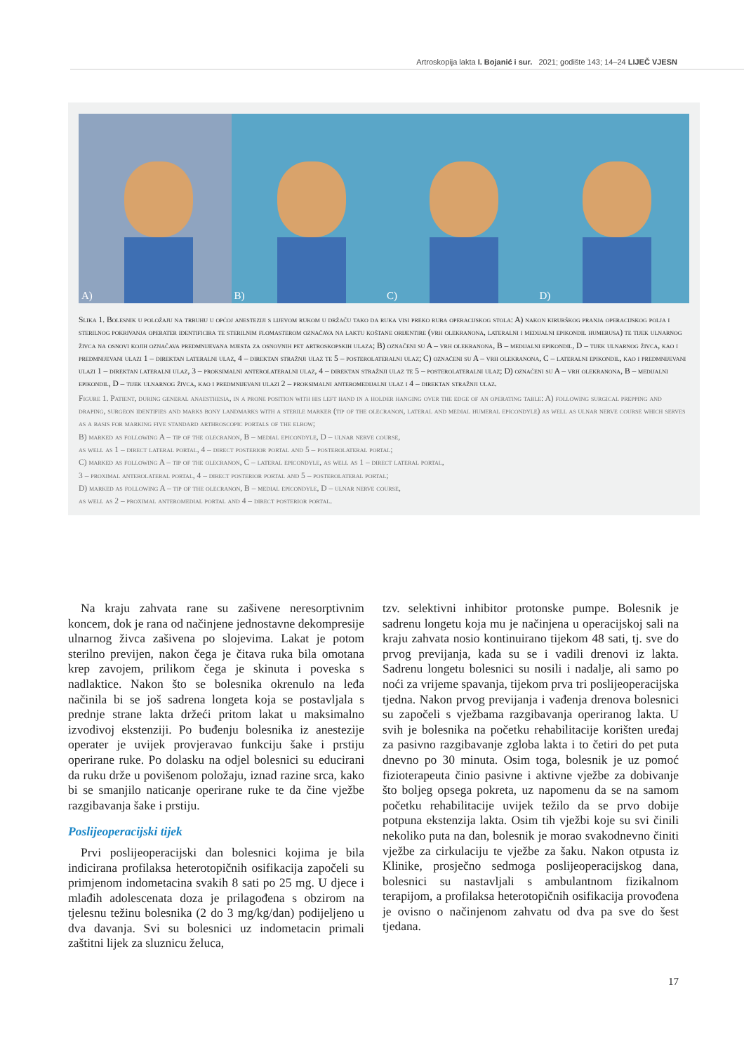Artroskopija lakta I. Bojanić i sur. 2021; godište 143; 14–24 LIJEČ VJESN
A)
B)
C)
D)
Slika 1. Bolesnik u položaju na trbuhu u općoj anesteziji s lijevom rukom u držaču tako da ruka visi preko ruba operacijskog stola: A) nakon kirurškog pranja operacijskog polja i sterilnog pokrivanja operater identificira te sterilnim flomasterom označava na laktu koštane orijentire (vrh olekranona, lateralni i medijalni epikondil humerusa) te tijek ulnarnog živca na osnovi kojih označava predmnijevana mjesta za osnovnih pet artroskopskih ulaza; B) označeni su A – vrh olekranona, B – medijalni epikondil, D – tijek ulnarnog živca, kao i predmnijevani ulazi 1 – direktan lateralni ulaz, 4 – direktan stražnji ulaz te 5 – posterolateralni ulaz; C) označeni su A – vrh olekranona, C – lateralni epikondil, kao i predmnijevani ulazi 1 – direktan lateralni ulaz, 3 – proksimalni anterolateralni ulaz, 4 – direktan stražnji ulaz te 5 – posterolateralni ulaz; D) označeni su A – vrh olekranona, B – medijalni epikondil, D – tijek ulnarnog živca, kao i predmnijevani ulazi 2 – proksimalni anteromedijalni ulaz i 4 – direktan stražnji ulaz.
Figure 1. Patient, during general anaesthesia, in a prone position with his left hand in a holder hanging over the edge of an operating table: A) following surgical prepping and draping, surgeon identifies and marks bony landmarks with a sterile marker (tip of the olecranon, lateral and medial humeral epicondyle) as well as ulnar nerve course which serves as a basis for marking five standard arthroscopic portals of the elbow;
B) marked as following A – tip of the olecranon, B – medial epicondyle, D – ulnar nerve course,
as well as 1 – direct lateral portal, 4 – direct posterior portal and 5 – posterolateral portal;
C) marked as following A – tip of the olecranon, C – lateral epicondyle, as well as 1 – direct lateral portal,
3 – proximal anterolateral portal, 4 – direct posterior portal and 5 – posterolateral portal;
D) marked as following A – tip of the olecranon, B – medial epicondyle, D – ulnar nerve course,
as well as 2 – proximal anteromedial portal and 4 – direct posterior portal.
Na kraju zahvata rane su zašivene neresorptivnim koncem, dok je rana od načinjene jednostavne dekompresije ulnarnog živca zašivena po slojevima. Lakat je potom sterilno previjen, nakon čega je čitava ruka bila omotana krep zavojem, prilikom čega je skinuta i poveska s nadlaktice. Nakon što se bolesnika okrenulo na leđa načinila bi se još sadrena longeta koja se postavljala s prednje strane lakta držeći pritom lakat u maksimalno izvodivoj ekstenziji. Po buđenju bolesnika iz anestezije operater je uvijek provjeravao funkciju šake i prstiju operirane ruke. Po dolasku na odjel bolesnici su educirani da ruku drže u povišenom položaju, iznad razine srca, kako bi se smanjilo naticanje operirane ruke te da čine vježbe razgibavanja šake i prstiju.
Poslijeoperacijski tijek
Prvi poslijeoperacijski dan bolesnici kojima je bila indicirana profilaksa heterotopičnih osifikacija započeli su primjenom indometacina svakih 8 sati po 25 mg. U djece i mlađih adolescenata doza je prilagođena s obzirom na tjelesnu težinu bolesnika (2 do 3 mg/kg/dan) podijeljeno u dva davanja. Svi su bolesnici uz indometacin primali zaštitni lijek za sluznicu želuca,
tzv. selektivni inhibitor protonske pumpe. Bolesnik je sadrenu longetu koja mu je načinjena u operacijskoj sali na kraju zahvata nosio kontinuirano tijekom 48 sati, tj. sve do prvog previjanja, kada su se i vadili drenovi iz lakta. Sadrenu longetu bolesnici su nosili i nadalje, ali samo po noći za vrijeme spavanja, tijekom prva tri poslijeoperacijska tjedna. Nakon prvog previjanja i vađenja drenova bolesnici su započeli s vježbama razgibavanja operiranog lakta. U svih je bolesnika na početku rehabilitacije korišten uređaj za pasivno razgibavanje zgloba lakta i to četiri do pet puta dnevno po 30 minuta. Osim toga, bolesnik je uz pomoć fizioterapeuta činio pasivne i aktivne vježbe za dobivanje što boljeg opsega pokreta, uz napomenu da se na samom početku rehabilitacije uvijek težilo da se prvo dobije potpuna ekstenzija lakta. Osim tih vježbi koje su svi činili nekoliko puta na dan, bolesnik je morao svakodnevno činiti vježbe za cirkulaciju te vježbe za šaku. Nakon otpusta iz Klinike, prosječno sedmoga poslijeoperacijskog dana, bolesnici su nastavljali s ambulantnom fizikalnom terapijom, a profilaksa heterotopičnih osifikacija provođena je ovisno o načinjenom zahvatu od dva pa sve do šest tjedana.
17